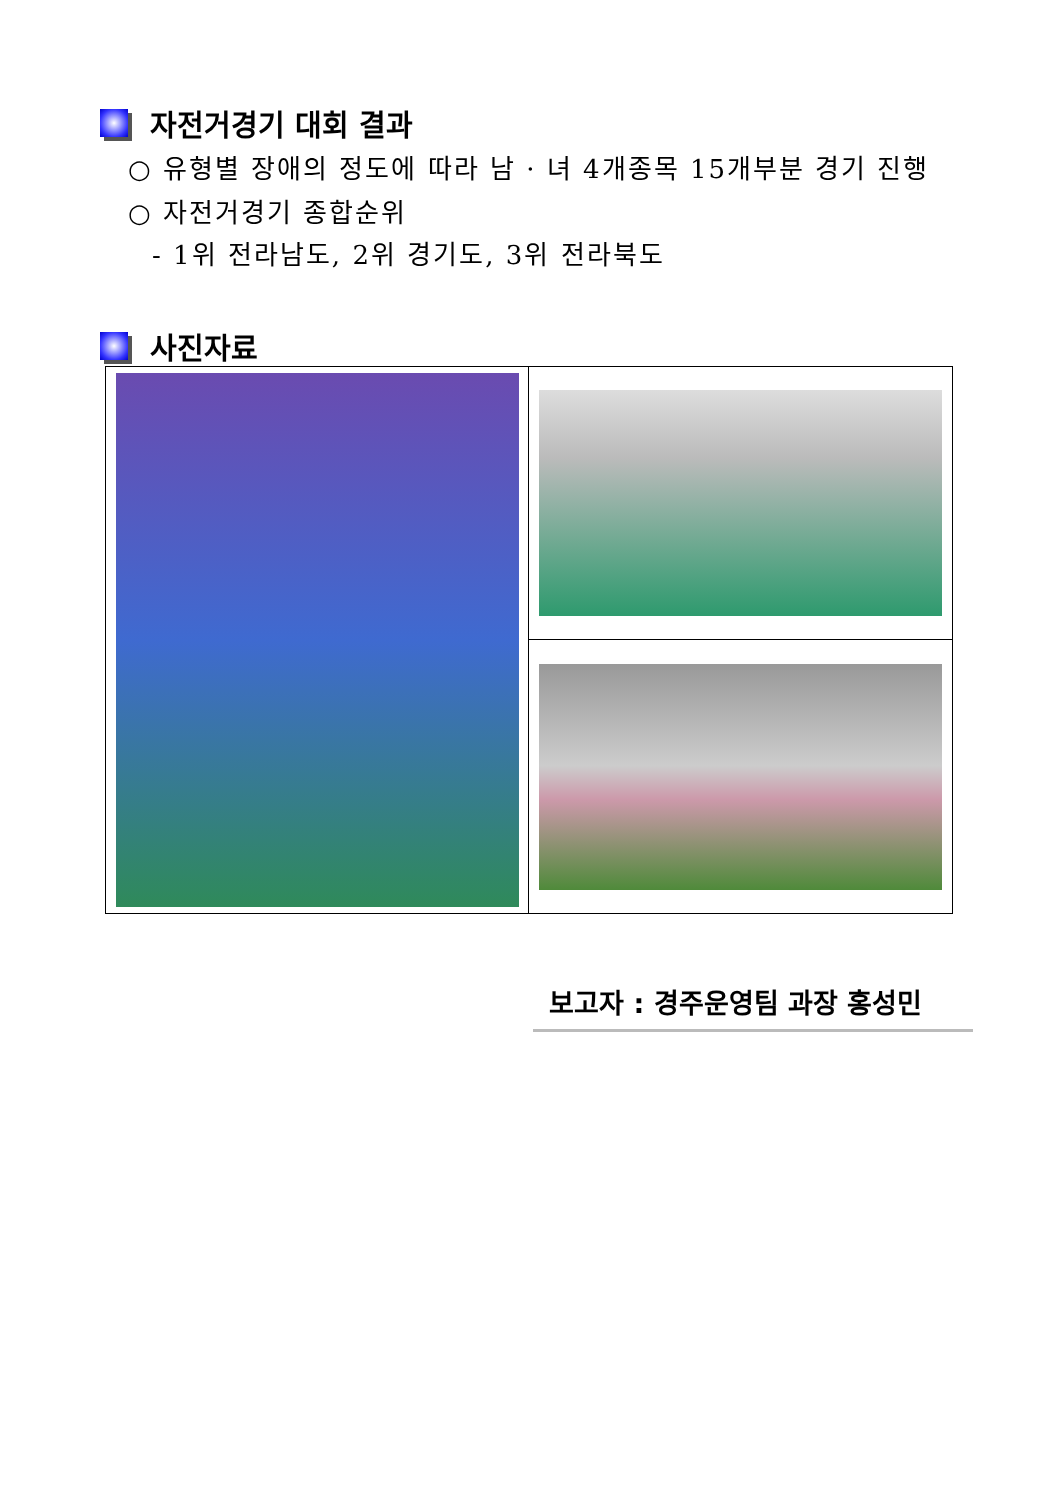자전거경기 대회 결과
○ 유형별 장애의 정도에 따라 남 · 녀 4개종목 15개부분 경기 진행
○ 자전거경기 종합순위
- 1위 전라남도, 2위 경기도, 3위 전라북도
사진자료
보고자 : 경주운영팀 과장 홍성민